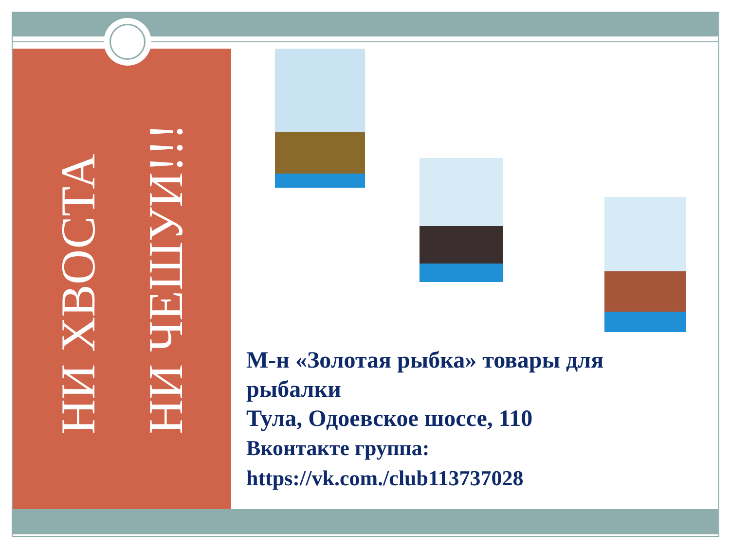НИ ХВОСТА
НИ ЧЕШУИ!!!
М-н «Золотая рыбка» товары для рыбалки
Тула, Одоевское шоссе, 110
Вконтакте группа:
https://vk.com./club113737028